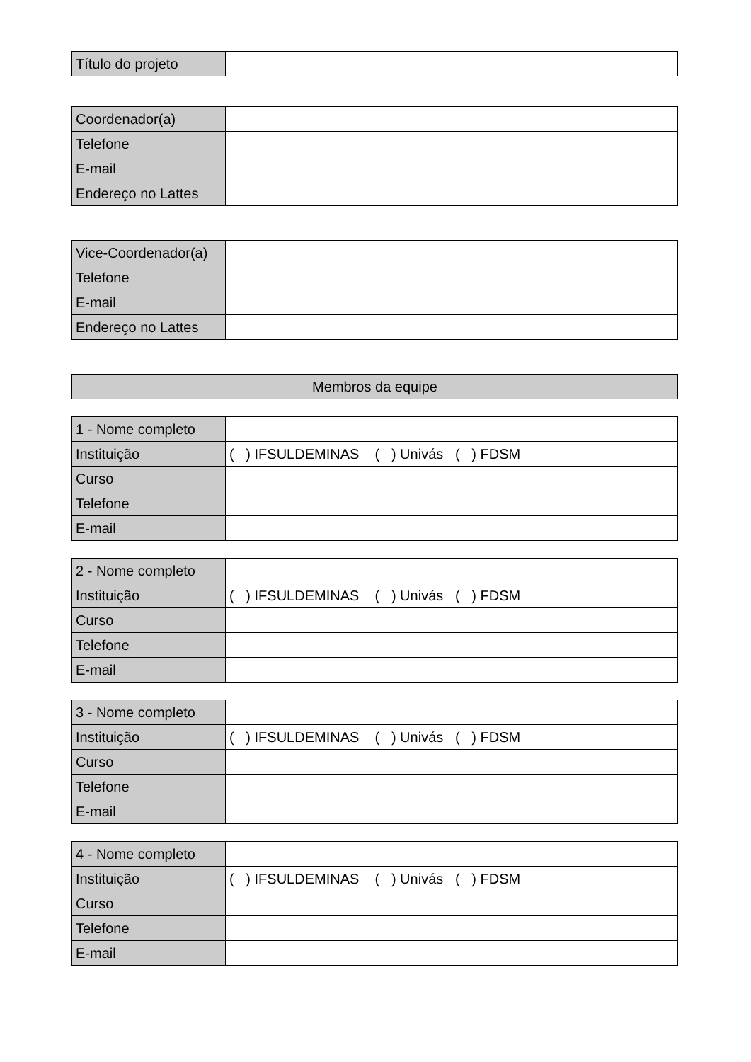| Título do projeto | |
| Coordenador(a) | |
| Telefone | |
| E-mail | |
| Endereço no Lattes | |
| Vice-Coordenador(a) | |
| Telefone | |
| E-mail | |
| Endereço no Lattes | |
| Membros da equipe |
| --- |
| 1 - Nome completo | |
| Instituição | ( ) IFSULDEMINAS ( ) Univás ( ) FDSM |
| Curso | |
| Telefone | |
| E-mail | |
| 2 - Nome completo | |
| Instituição | ( ) IFSULDEMINAS ( ) Univás ( ) FDSM |
| Curso | |
| Telefone | |
| E-mail | |
| 3 - Nome completo | |
| Instituição | ( ) IFSULDEMINAS ( ) Univás ( ) FDSM |
| Curso | |
| Telefone | |
| E-mail | |
| 4 - Nome completo | |
| Instituição | ( ) IFSULDEMINAS ( ) Univás ( ) FDSM |
| Curso | |
| Telefone | |
| E-mail | |